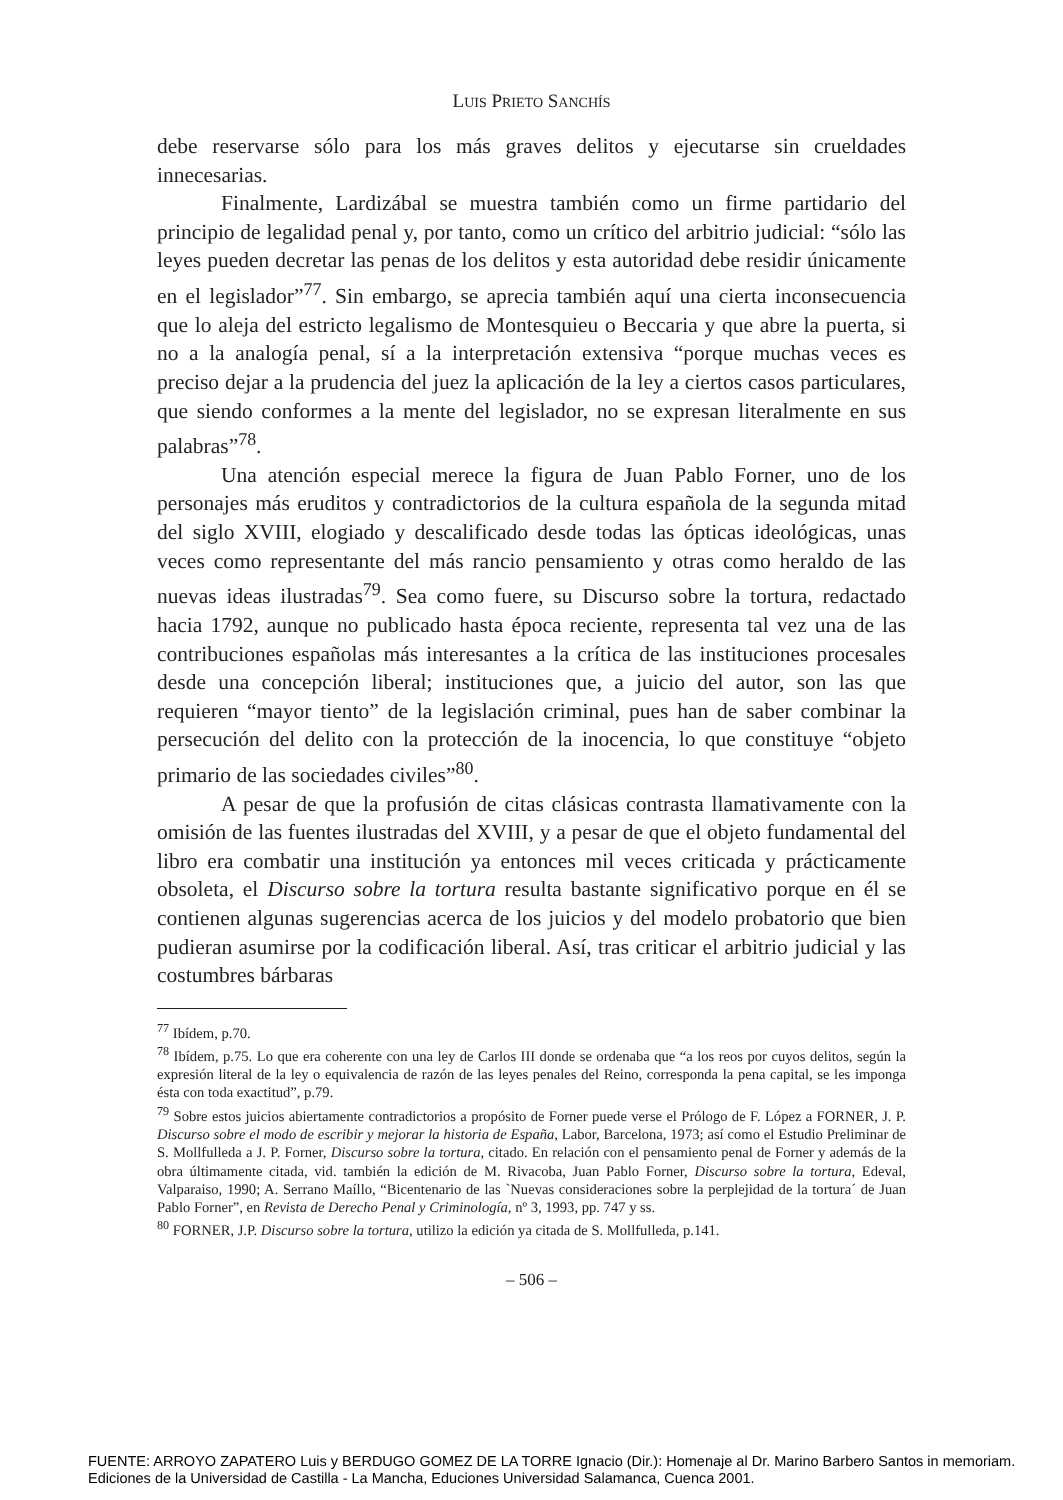LUIS PRIETO SANCHÍS
debe reservarse sólo para los más graves delitos y ejecutarse sin crueldades innecesarias.
Finalmente, Lardizábal se muestra también como un firme partidario del principio de legalidad penal y, por tanto, como un crítico del arbitrio judicial: “sólo las leyes pueden decretar las penas de los delitos y esta autoridad debe residir únicamente en el legislador”<sup>77</sup>. Sin embargo, se aprecia también aquí una cierta inconsecuencia que lo aleja del estricto legalismo de Montesquieu o Beccaria y que abre la puerta, si no a la analogía penal, sí a la interpretación extensiva “porque muchas veces es preciso dejar a la prudencia del juez la aplicación de la ley a ciertos casos particulares, que siendo conformes a la mente del legislador, no se expresan literalmente en sus palabras”<sup>78</sup>.
Una atención especial merece la figura de Juan Pablo Forner, uno de los personajes más eruditos y contradictorios de la cultura española de la segunda mitad del siglo XVIII, elogiado y descalificado desde todas las ópticas ideológicas, unas veces como representante del más rancio pensamiento y otras como heraldo de las nuevas ideas ilustradas<sup>79</sup>. Sea como fuere, su Discurso sobre la tortura, redactado hacia 1792, aunque no publicado hasta época reciente, representa tal vez una de las contribuciones españolas más interesantes a la crítica de las instituciones procesales desde una concepción liberal; instituciones que, a juicio del autor, son las que requieren “mayor tiento” de la legislación criminal, pues han de saber combinar la persecución del delito con la protección de la inocencia, lo que constituye “objeto primario de las sociedades civiles”<sup>80</sup>.
A pesar de que la profusión de citas clásicas contrasta llamativamente con la omisión de las fuentes ilustradas del XVIII, y a pesar de que el objeto fundamental del libro era combatir una institución ya entonces mil veces criticada y prácticamente obsoleta, el Discurso sobre la tortura resulta bastante significativo porque en él se contienen algunas sugerencias acerca de los juicios y del modelo probatorio que bien pudieran asumirse por la codificación liberal. Así, tras criticar el arbitrio judicial y las costumbres bárbaras
<sup>77</sup> Ibídem, p.70.
<sup>78</sup> Ibídem, p.75. Lo que era coherente con una ley de Carlos III donde se ordenaba que “a los reos por cuyos delitos, según la expresión literal de la ley o equivalencia de razón de las leyes penales del Reino, corresponda la pena capital, se les imponga ésta con toda exactitud”, p.79.
<sup>79</sup> Sobre estos juicios abiertamente contradictorios a propósito de Forner puede verse el Prólogo de F. López a FORNER, J. P. Discurso sobre el modo de escribir y mejorar la historia de España, Labor, Barcelona, 1973; así como el Estudio Preliminar de S. Mollfulleda a J. P. Forner, Discurso sobre la tortura, citado. En relación con el pensamiento penal de Forner y además de la obra últimamente citada, vid. también la edición de M. Rivacoba, Juan Pablo Forner, Discurso sobre la tortura, Edeval, Valparaiso, 1990; A. Serrano Maíllo, “Bicentenario de las `Nuevas consideraciones sobre la perplejidad de la tortura´ de Juan Pablo Forner”, en Revista de Derecho Penal y Criminología, nº 3, 1993, pp. 747 y ss.
<sup>80</sup> FORNER, J.P. Discurso sobre la tortura, utilizo la edición ya citada de S. Mollfulleda, p.141.
– 506 –
FUENTE: ARROYO ZAPATERO Luis y BERDUGO GOMEZ DE LA TORRE Ignacio (Dir.): Homenaje al Dr. Marino Barbero Santos in memoriam.
Ediciones de la Universidad de Castilla - La Mancha, Educiones Universidad Salamanca, Cuenca 2001.